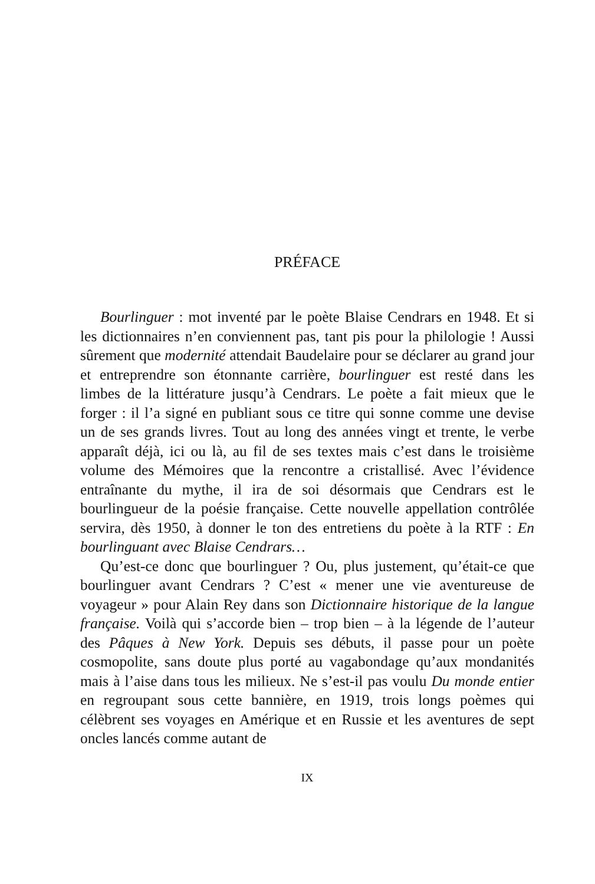PRÉFACE
Bourlinguer : mot inventé par le poète Blaise Cendrars en 1948. Et si les dictionnaires n’en conviennent pas, tant pis pour la philologie ! Aussi sûrement que modernité attendait Baudelaire pour se déclarer au grand jour et entreprendre son étonnante carrière, bourlinguer est resté dans les limbes de la littérature jusqu’à Cendrars. Le poète a fait mieux que le forger : il l’a signé en publiant sous ce titre qui sonne comme une devise un de ses grands livres. Tout au long des années vingt et trente, le verbe apparaît déjà, ici ou là, au fil de ses textes mais c’est dans le troisième volume des Mémoires que la rencontre a cristallisé. Avec l’évidence entraînante du mythe, il ira de soi désormais que Cendrars est le bourlingueur de la poésie française. Cette nouvelle appellation contrôlée servira, dès 1950, à donner le ton des entretiens du poète à la RTF : En bourlinguant avec Blaise Cendrars…
Qu’est-ce donc que bourlinguer ? Ou, plus justement, qu’était-ce que bourlinguer avant Cendrars ? C’est « mener une vie aventureuse de voyageur » pour Alain Rey dans son Dictionnaire historique de la langue française. Voilà qui s’accorde bien – trop bien – à la légende de l’auteur des Pâques à New York. Depuis ses débuts, il passe pour un poète cosmopolite, sans doute plus porté au vagabondage qu’aux mondanités mais à l’aise dans tous les milieux. Ne s’est-il pas voulu Du monde entier en regroupant sous cette bannière, en 1919, trois longs poèmes qui célèbrent ses voyages en Amérique et en Russie et les aventures de sept oncles lancés comme autant de
IX